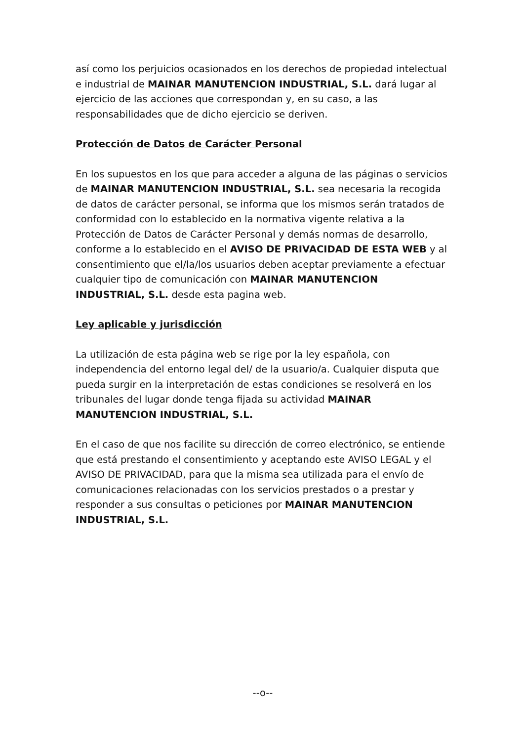así como los perjuicios ocasionados en los derechos de propiedad intelectual e industrial de MAINAR MANUTENCION INDUSTRIAL, S.L. dará lugar al ejercicio de las acciones que correspondan y, en su caso, a las responsabilidades que de dicho ejercicio se deriven.
Protección de Datos de Carácter Personal
En los supuestos en los que para acceder a alguna de las páginas o servicios de MAINAR MANUTENCION INDUSTRIAL, S.L. sea necesaria la recogida de datos de carácter personal, se informa que los mismos serán tratados de conformidad con lo establecido en la normativa vigente relativa a la Protección de Datos de Carácter Personal y demás normas de desarrollo, conforme a lo establecido en el AVISO DE PRIVACIDAD DE ESTA WEB y al consentimiento que el/la/los usuarios deben aceptar previamente a efectuar cualquier tipo de comunicación con MAINAR MANUTENCION INDUSTRIAL, S.L. desde esta pagina web.
Ley aplicable y jurisdicción
La utilización de esta página web se rige por la ley española, con independencia del entorno legal del/ de la usuario/a. Cualquier disputa que pueda surgir en la interpretación de estas condiciones se resolverá en los tribunales del lugar donde tenga fijada su actividad MAINAR MANUTENCION INDUSTRIAL, S.L.
En el caso de que nos facilite su dirección de correo electrónico, se entiende que está prestando el consentimiento y aceptando este AVISO LEGAL y el AVISO DE PRIVACIDAD, para que la misma sea utilizada para el envío de comunicaciones relacionadas con los servicios prestados o a prestar y responder a sus consultas o peticiones por MAINAR MANUTENCION INDUSTRIAL, S.L.
--o--